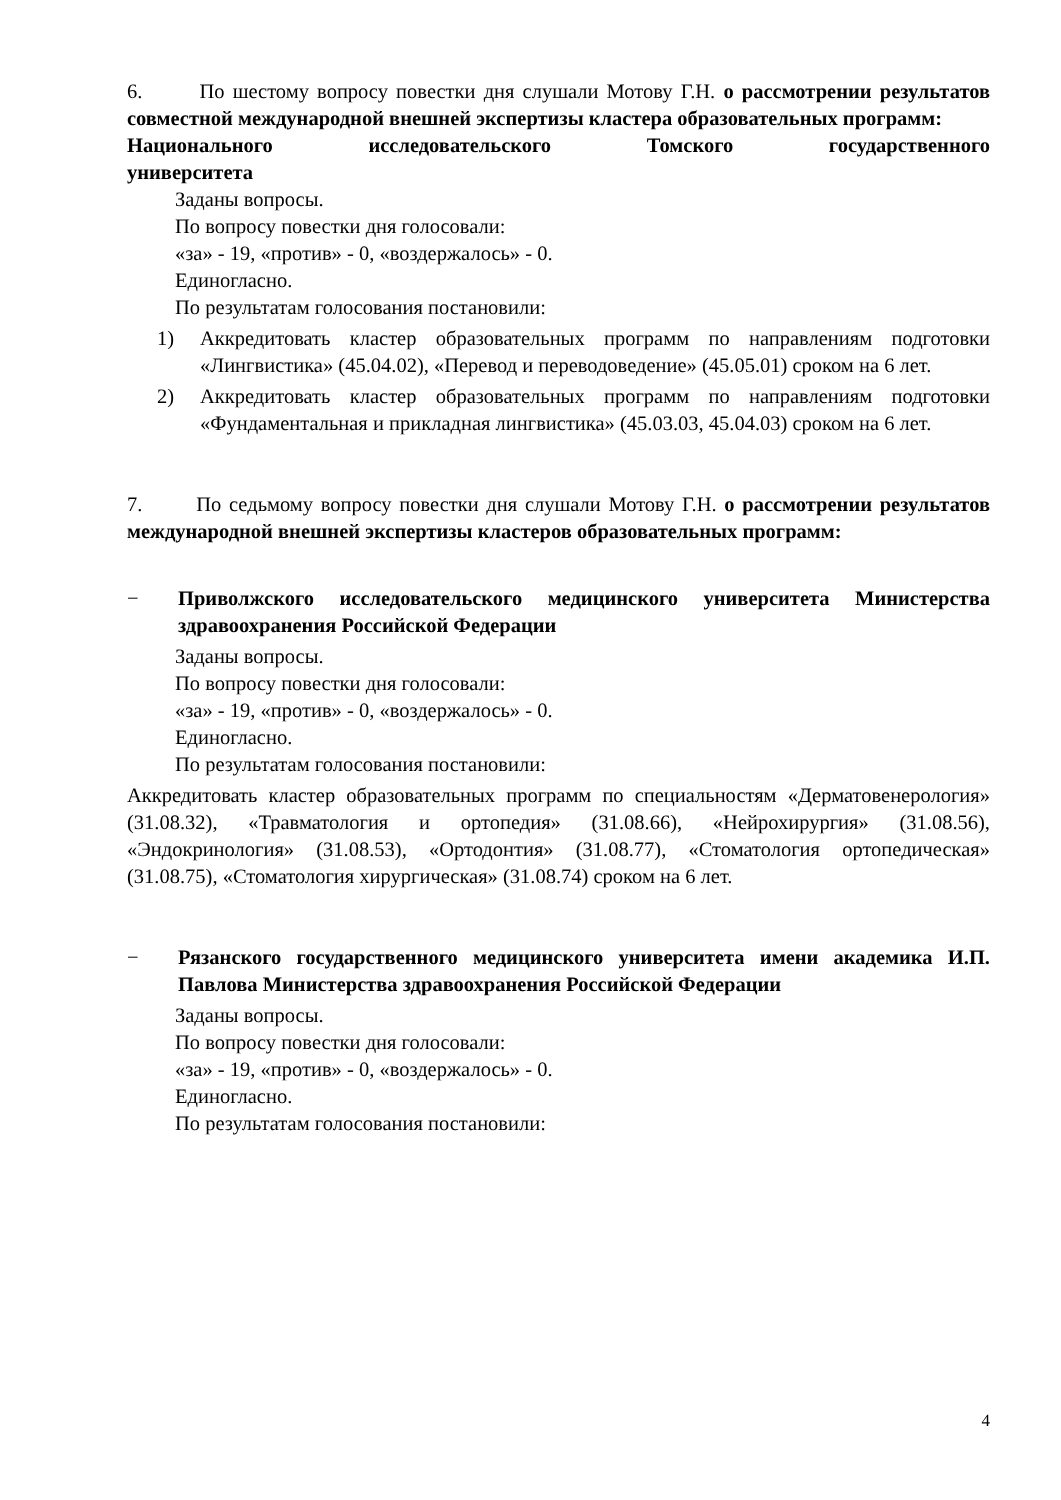6. По шестому вопросу повестки дня слушали Мотову Г.Н. о рассмотрении результатов совместной международной внешней экспертизы кластера образовательных программ:
Национального исследовательского Томского государственного
университета
Заданы вопросы.
По вопросу повестки дня голосовали:
«за» - 19, «против» - 0, «воздержалось» - 0.
Единогласно.
По результатам голосования постановили:
1) Аккредитовать кластер образовательных программ по направлениям подготовки «Лингвистика» (45.04.02), «Перевод и переводоведение» (45.05.01) сроком на 6 лет.
2) Аккредитовать кластер образовательных программ по направлениям подготовки «Фундаментальная и прикладная лингвистика» (45.03.03, 45.04.03) сроком на 6 лет.
7. По седьмому вопросу повестки дня слушали Мотову Г.Н. о рассмотрении результатов международной внешней экспертизы кластеров образовательных программ:
− Приволжского исследовательского медицинского университета Министерства здравоохранения Российской Федерации
Заданы вопросы.
По вопросу повестки дня голосовали:
«за» - 19, «против» - 0, «воздержалось» - 0.
Единогласно.
По результатам голосования постановили:
Аккредитовать кластер образовательных программ по специальностям «Дерматовенерология» (31.08.32), «Травматология и ортопедия» (31.08.66), «Нейрохирургия» (31.08.56), «Эндокринология» (31.08.53), «Ортодонтия» (31.08.77), «Стоматология ортопедическая» (31.08.75), «Стоматология хирургическая» (31.08.74) сроком на 6 лет.
− Рязанского государственного медицинского университета имени академика И.П. Павлова Министерства здравоохранения Российской Федерации
Заданы вопросы.
По вопросу повестки дня голосовали:
«за» - 19, «против» - 0, «воздержалось» - 0.
Единогласно.
По результатам голосования постановили:
4